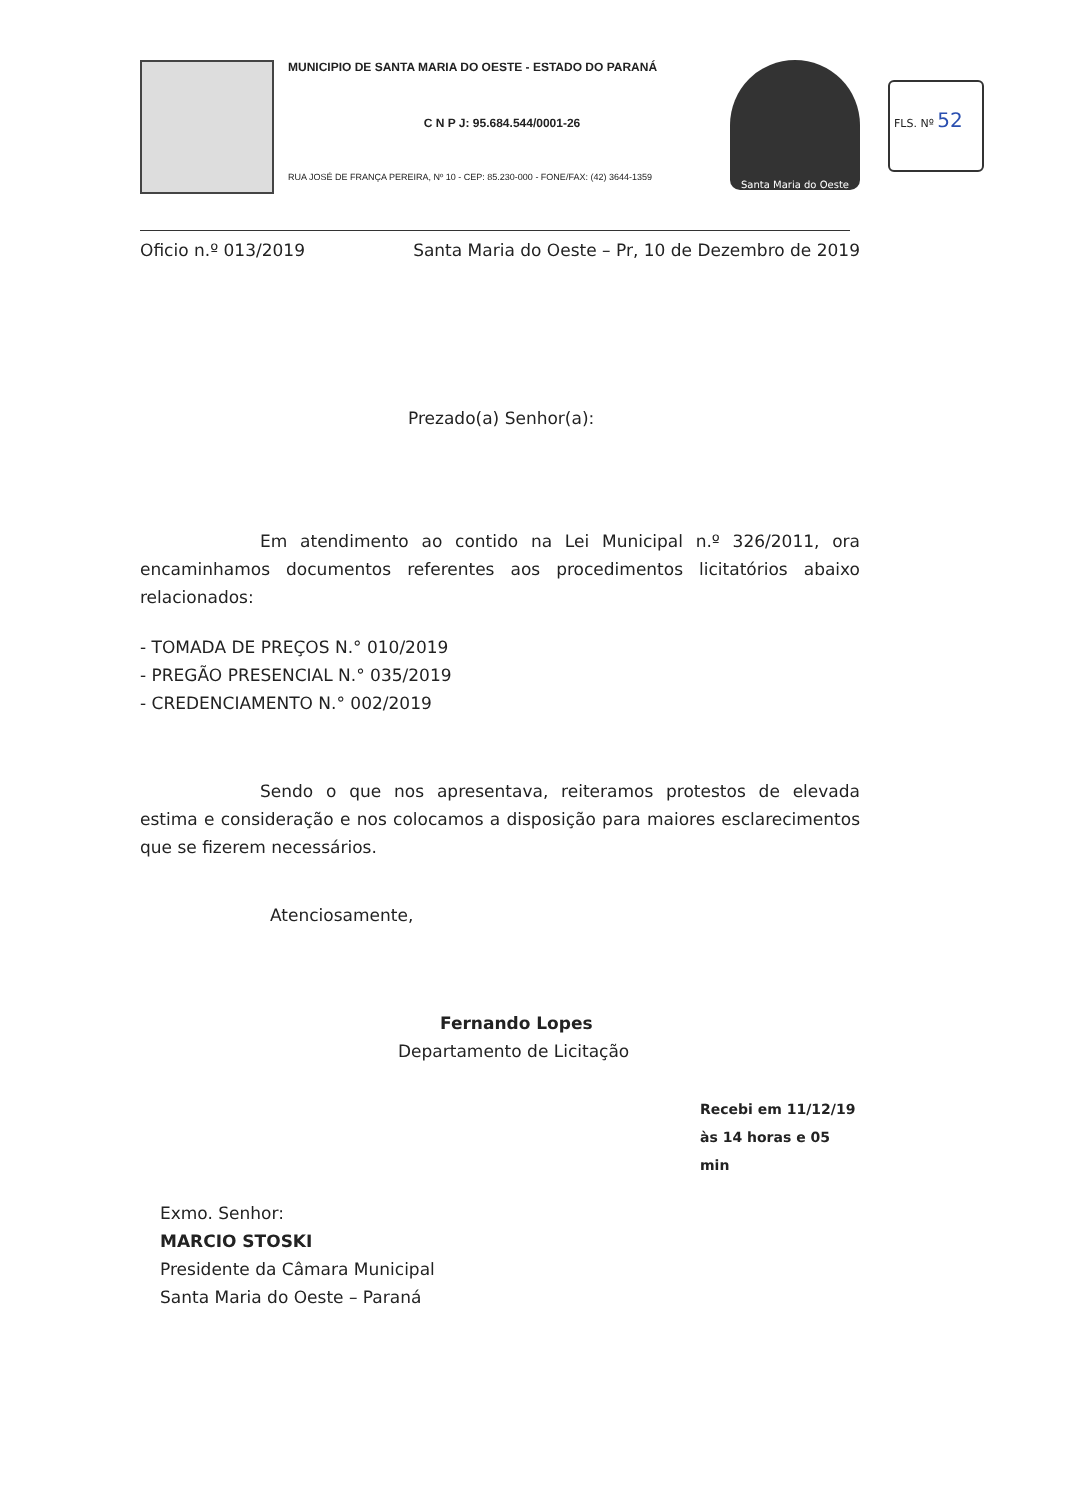MUNICIPIO DE SANTA MARIA DO OESTE - ESTADO DO PARANÁ
C N P J: 95.684.544/0001-26
RUA JOSÉ DE FRANÇA PEREIRA, Nº 10 - CEP: 85.230-000 - FONE/FAX: (42) 3644-1359
Santa Maria do Oeste
FLS. Nº 52
Oficio n.º 013/2019 Santa Maria do Oeste – Pr, 10 de Dezembro de 2019
Prezado(a) Senhor(a):
Em atendimento ao contido na Lei Municipal n.º 326/2011, ora encaminhamos documentos referentes aos procedimentos licitatórios abaixo relacionados:
- TOMADA DE PREÇOS N.° 010/2019
- PREGÃO PRESENCIAL N.° 035/2019
- CREDENCIAMENTO N.° 002/2019
Sendo o que nos apresentava, reiteramos protestos de elevada estima e consideração e nos colocamos a disposição para maiores esclarecimentos que se fizerem necessários.
Atenciosamente,
Fernando Lopes
Departamento de Licitação
Recebi em 11/12/19
às 14 horas e 05 min
Exmo. Senhor:
MARCIO STOSKI
Presidente da Câmara Municipal
Santa Maria do Oeste – Paraná